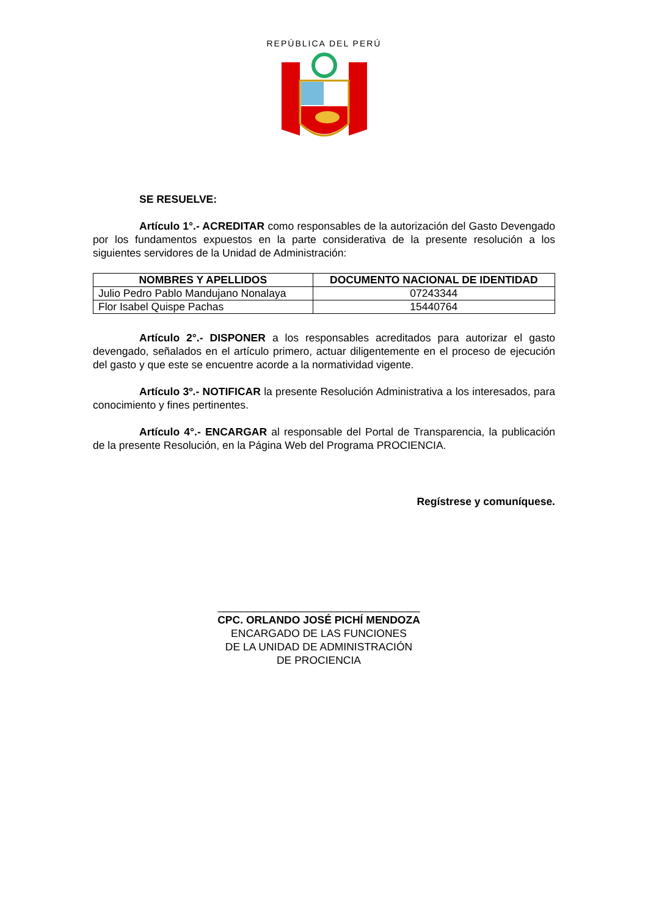REPÚBLICA DEL PERÚ
SE RESUELVE:
Artículo 1°.- ACREDITAR como responsables de la autorización del Gasto Devengado por los fundamentos expuestos en la parte considerativa de la presente resolución a los siguientes servidores de la Unidad de Administración:
| NOMBRES Y APELLIDOS | DOCUMENTO NACIONAL DE IDENTIDAD |
| --- | --- |
| Julio Pedro Pablo Mandujano Nonalaya | 07243344 |
| Flor Isabel Quispe Pachas | 15440764 |
Artículo 2°.- DISPONER a los responsables acreditados para autorizar el gasto devengado, señalados en el artículo primero, actuar diligentemente en el proceso de ejecución del gasto y que este se encuentre acorde a la normatividad vigente.
Artículo 3º.- NOTIFICAR la presente Resolución Administrativa a los interesados, para conocimiento y fines pertinentes.
Artículo 4°.- ENCARGAR al responsable del Portal de Transparencia, la publicación de la presente Resolución, en la Página Web del Programa PROCIENCIA.
Regístrese y comuníquese.
__________________________________
CPC. ORLANDO JOSÉ PICHÍ MENDOZA
ENCARGADO DE LAS FUNCIONES
DE LA UNIDAD DE ADMINISTRACIÓN
DE PROCIENCIA